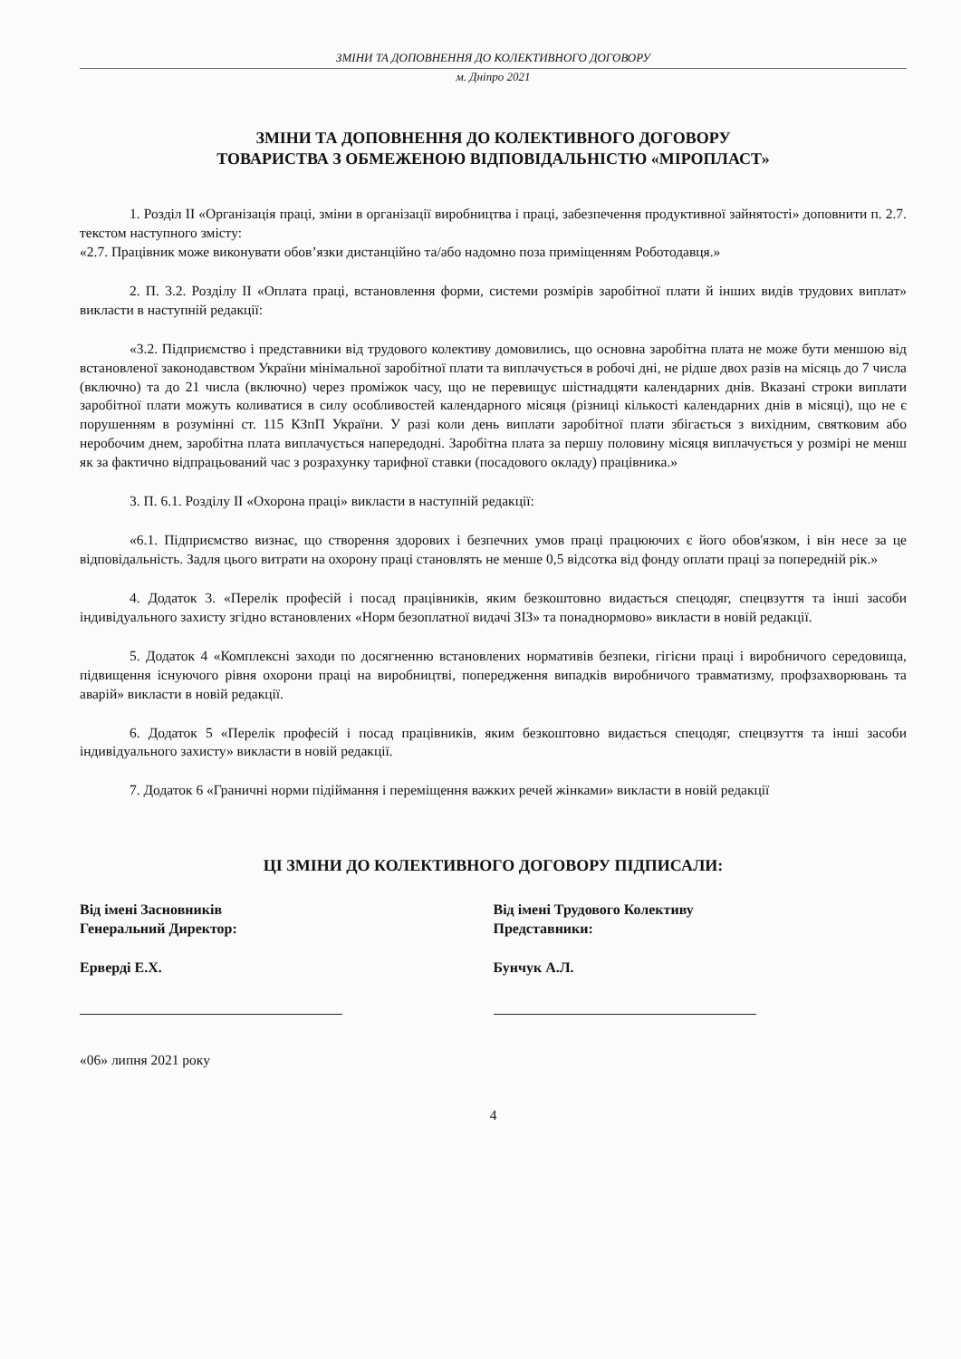ЗМІНИ ТА ДОПОВНЕННЯ ДО КОЛЕКТИВНОГО ДОГОВОРУ
м. Дніпро 2021
ЗМІНИ ТА ДОПОВНЕННЯ ДО КОЛЕКТИВНОГО ДОГОВОРУ
ТОВАРИСТВА З ОБМЕЖЕНОЮ ВІДПОВІДАЛЬНІСТЮ «МІРОПЛАСТ»
1. Розділ ІІ «Організація праці, зміни в організації виробництва і праці, забезпечення продуктивної зайнятості» доповнити п. 2.7. текстом наступного змісту:
«2.7. Працівник може виконувати обов’язки дистанційно та/або надомно поза приміщенням Роботодавця.»
2. П. 3.2. Розділу ІІ «Оплата праці, встановлення форми, системи розмірів заробітної плати й інших видів трудових виплат» викласти в наступній редакції:
«3.2. Підприємство і представники від трудового колективу домовились, що основна заробітна плата не може бути меншою від встановленої законодавством України мінімальної заробітної плати та виплачується в робочі дні, не рідше двох разів на місяць до 7 числа (включно) та до 21 числа (включно) через проміжок часу, що не перевищує шістнадцяти календарних днів. Вказані строки виплати заробітної плати можуть коливатися в силу особливостей календарного місяця (різниці кількості календарних днів в місяці), що не є порушенням в розумінні ст. 115 КЗпП України. У разі коли день виплати заробітної плати збігається з вихідним, святковим або неробочим днем, заробітна плата виплачується напередодні. Заробітна плата за першу половину місяця виплачується у розмірі не менш як за фактично відпрацьований час з розрахунку тарифної ставки (посадового окладу) працівника.»
3. П. 6.1. Розділу ІІ «Охорона праці» викласти в наступній редакції:
«6.1. Підприємство визнає, що створення здорових і безпечних умов праці працюючих є його обов'язком, і він несе за це відповідальність. Задля цього витрати на охорону праці становлять не менше 0,5 відсотка від фонду оплати праці за попередній рік.»
4. Додаток 3. «Перелік професій і посад працівників, яким безкоштовно видається спецодяг, спецвзуття та інші засоби індивідуального захисту згідно встановлених «Норм безоплатної видачі ЗІЗ» та понаднормово» викласти в новій редакції.
5. Додаток 4 «Комплексні заходи по досягненню встановлених нормативів безпеки, гігієни праці і виробничого середовища, підвищення існуючого рівня охорони праці на виробництві, попередження випадків виробничого травматизму, профзахворювань та аварій» викласти в новій редакції.
6. Додаток 5 «Перелік професій і посад працівників, яким безкоштовно видається спецодяг, спецвзуття та інші засоби індивідуального захисту» викласти в новій редакції.
7. Додаток 6 «Граничні норми підіймання і переміщення важких речей жінками» викласти в новій редакції
ЦІ ЗМІНИ ДО КОЛЕКТИВНОГО ДОГОВОРУ ПІДПИСАЛИ:
Від імені Засновників
Генеральний Директор:
Ерверді Е.Х.
Від імені Трудового Колективу
Представники:
Бунчук А.Л.
«06» липня 2021 року
4